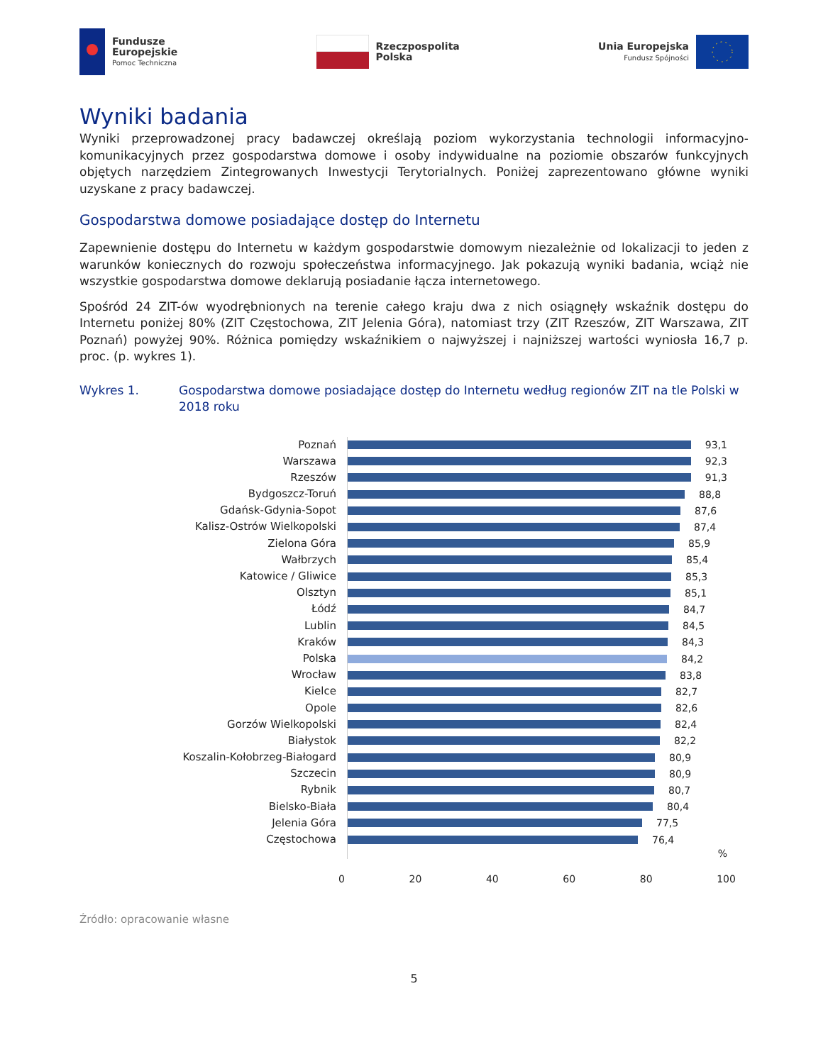Fundusze
Europejskie
Pomoc Techniczna
Rzeczpospolita
Polska
Unia Europejska
Fundusz Spójności
Wyniki badania
Wyniki przeprowadzonej pracy badawczej określają poziom wykorzystania technologii informacyjno-komunikacyjnych przez gospodarstwa domowe i osoby indywidualne na poziomie obszarów funkcyjnych objętych narzędziem Zintegrowanych Inwestycji Terytorialnych. Poniżej zaprezentowano główne wyniki uzyskane z pracy badawczej.
Gospodarstwa domowe posiadające dostęp do Internetu
Zapewnienie dostępu do Internetu w każdym gospodarstwie domowym niezależnie od lokalizacji to jeden z warunków koniecznych do rozwoju społeczeństwa informacyjnego. Jak pokazują wyniki badania, wciąż nie wszystkie gospodarstwa domowe deklarują posiadanie łącza internetowego.
Spośród 24 ZIT-ów wyodrębnionych na terenie całego kraju dwa z nich osiągnęły wskaźnik dostępu do Internetu poniżej 80% (ZIT Częstochowa, ZIT Jelenia Góra), natomiast trzy (ZIT Rzeszów, ZIT Warszawa, ZIT Poznań) powyżej 90%. Różnica pomiędzy wskaźnikiem o najwyższej i najniższej wartości wyniosła 16,7 p. proc. (p. wykres 1).
Wykres 1. Gospodarstwa domowe posiadające dostęp do Internetu według regionów ZIT na tle Polski w 2018 roku
Poznań
Warszawa
Rzeszów
Bydgoszcz-Toruń
Gdańsk-Gdynia-Sopot
Kalisz-Ostrów Wielkopolski
Zielona Góra
Wałbrzych
Katowice / Gliwice
Olsztyn
Łódź
Lublin
Kraków
Polska
Wrocław
Kielce
Opole
Gorzów Wielkopolski
Białystok
Koszalin-Kołobrzeg-Białogard
Szczecin
Rybnik
Bielsko-Biała
Jelenia Góra
Częstochowa
93,1
92,3
91,3
88,8
87,6
87,4
85,9
85,4
85,3
85,1
84,7
84,5
84,3
84,2
83,8
82,7
82,6
82,4
82,2
80,9
80,9
80,7
80,4
77,5
76,4
%
0 20 40 60 80 100
Źródło: opracowanie własne
5